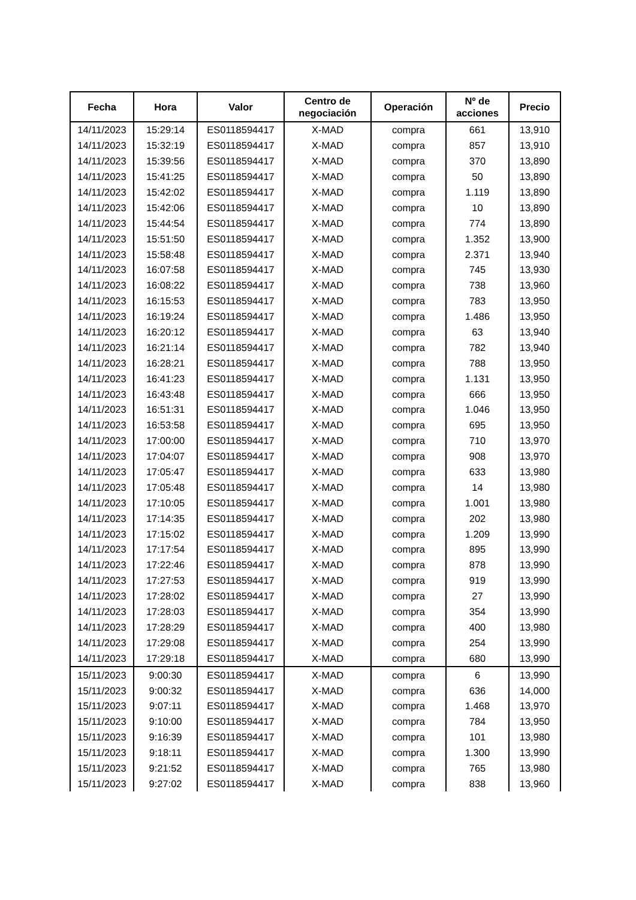| Fecha | Hora | Valor | Centro de negociación | Operación | Nº de acciones | Precio |
| --- | --- | --- | --- | --- | --- | --- |
| 14/11/2023 | 15:29:14 | ES0118594417 | X-MAD | compra | 661 | 13,910 |
| 14/11/2023 | 15:32:19 | ES0118594417 | X-MAD | compra | 857 | 13,910 |
| 14/11/2023 | 15:39:56 | ES0118594417 | X-MAD | compra | 370 | 13,890 |
| 14/11/2023 | 15:41:25 | ES0118594417 | X-MAD | compra | 50 | 13,890 |
| 14/11/2023 | 15:42:02 | ES0118594417 | X-MAD | compra | 1.119 | 13,890 |
| 14/11/2023 | 15:42:06 | ES0118594417 | X-MAD | compra | 10 | 13,890 |
| 14/11/2023 | 15:44:54 | ES0118594417 | X-MAD | compra | 774 | 13,890 |
| 14/11/2023 | 15:51:50 | ES0118594417 | X-MAD | compra | 1.352 | 13,900 |
| 14/11/2023 | 15:58:48 | ES0118594417 | X-MAD | compra | 2.371 | 13,940 |
| 14/11/2023 | 16:07:58 | ES0118594417 | X-MAD | compra | 745 | 13,930 |
| 14/11/2023 | 16:08:22 | ES0118594417 | X-MAD | compra | 738 | 13,960 |
| 14/11/2023 | 16:15:53 | ES0118594417 | X-MAD | compra | 783 | 13,950 |
| 14/11/2023 | 16:19:24 | ES0118594417 | X-MAD | compra | 1.486 | 13,950 |
| 14/11/2023 | 16:20:12 | ES0118594417 | X-MAD | compra | 63 | 13,940 |
| 14/11/2023 | 16:21:14 | ES0118594417 | X-MAD | compra | 782 | 13,940 |
| 14/11/2023 | 16:28:21 | ES0118594417 | X-MAD | compra | 788 | 13,950 |
| 14/11/2023 | 16:41:23 | ES0118594417 | X-MAD | compra | 1.131 | 13,950 |
| 14/11/2023 | 16:43:48 | ES0118594417 | X-MAD | compra | 666 | 13,950 |
| 14/11/2023 | 16:51:31 | ES0118594417 | X-MAD | compra | 1.046 | 13,950 |
| 14/11/2023 | 16:53:58 | ES0118594417 | X-MAD | compra | 695 | 13,950 |
| 14/11/2023 | 17:00:00 | ES0118594417 | X-MAD | compra | 710 | 13,970 |
| 14/11/2023 | 17:04:07 | ES0118594417 | X-MAD | compra | 908 | 13,970 |
| 14/11/2023 | 17:05:47 | ES0118594417 | X-MAD | compra | 633 | 13,980 |
| 14/11/2023 | 17:05:48 | ES0118594417 | X-MAD | compra | 14 | 13,980 |
| 14/11/2023 | 17:10:05 | ES0118594417 | X-MAD | compra | 1.001 | 13,980 |
| 14/11/2023 | 17:14:35 | ES0118594417 | X-MAD | compra | 202 | 13,980 |
| 14/11/2023 | 17:15:02 | ES0118594417 | X-MAD | compra | 1.209 | 13,990 |
| 14/11/2023 | 17:17:54 | ES0118594417 | X-MAD | compra | 895 | 13,990 |
| 14/11/2023 | 17:22:46 | ES0118594417 | X-MAD | compra | 878 | 13,990 |
| 14/11/2023 | 17:27:53 | ES0118594417 | X-MAD | compra | 919 | 13,990 |
| 14/11/2023 | 17:28:02 | ES0118594417 | X-MAD | compra | 27 | 13,990 |
| 14/11/2023 | 17:28:03 | ES0118594417 | X-MAD | compra | 354 | 13,990 |
| 14/11/2023 | 17:28:29 | ES0118594417 | X-MAD | compra | 400 | 13,980 |
| 14/11/2023 | 17:29:08 | ES0118594417 | X-MAD | compra | 254 | 13,990 |
| 14/11/2023 | 17:29:18 | ES0118594417 | X-MAD | compra | 680 | 13,990 |
| 15/11/2023 | 9:00:30 | ES0118594417 | X-MAD | compra | 6 | 13,990 |
| 15/11/2023 | 9:00:32 | ES0118594417 | X-MAD | compra | 636 | 14,000 |
| 15/11/2023 | 9:07:11 | ES0118594417 | X-MAD | compra | 1.468 | 13,970 |
| 15/11/2023 | 9:10:00 | ES0118594417 | X-MAD | compra | 784 | 13,950 |
| 15/11/2023 | 9:16:39 | ES0118594417 | X-MAD | compra | 101 | 13,980 |
| 15/11/2023 | 9:18:11 | ES0118594417 | X-MAD | compra | 1.300 | 13,990 |
| 15/11/2023 | 9:21:52 | ES0118594417 | X-MAD | compra | 765 | 13,980 |
| 15/11/2023 | 9:27:02 | ES0118594417 | X-MAD | compra | 838 | 13,960 |